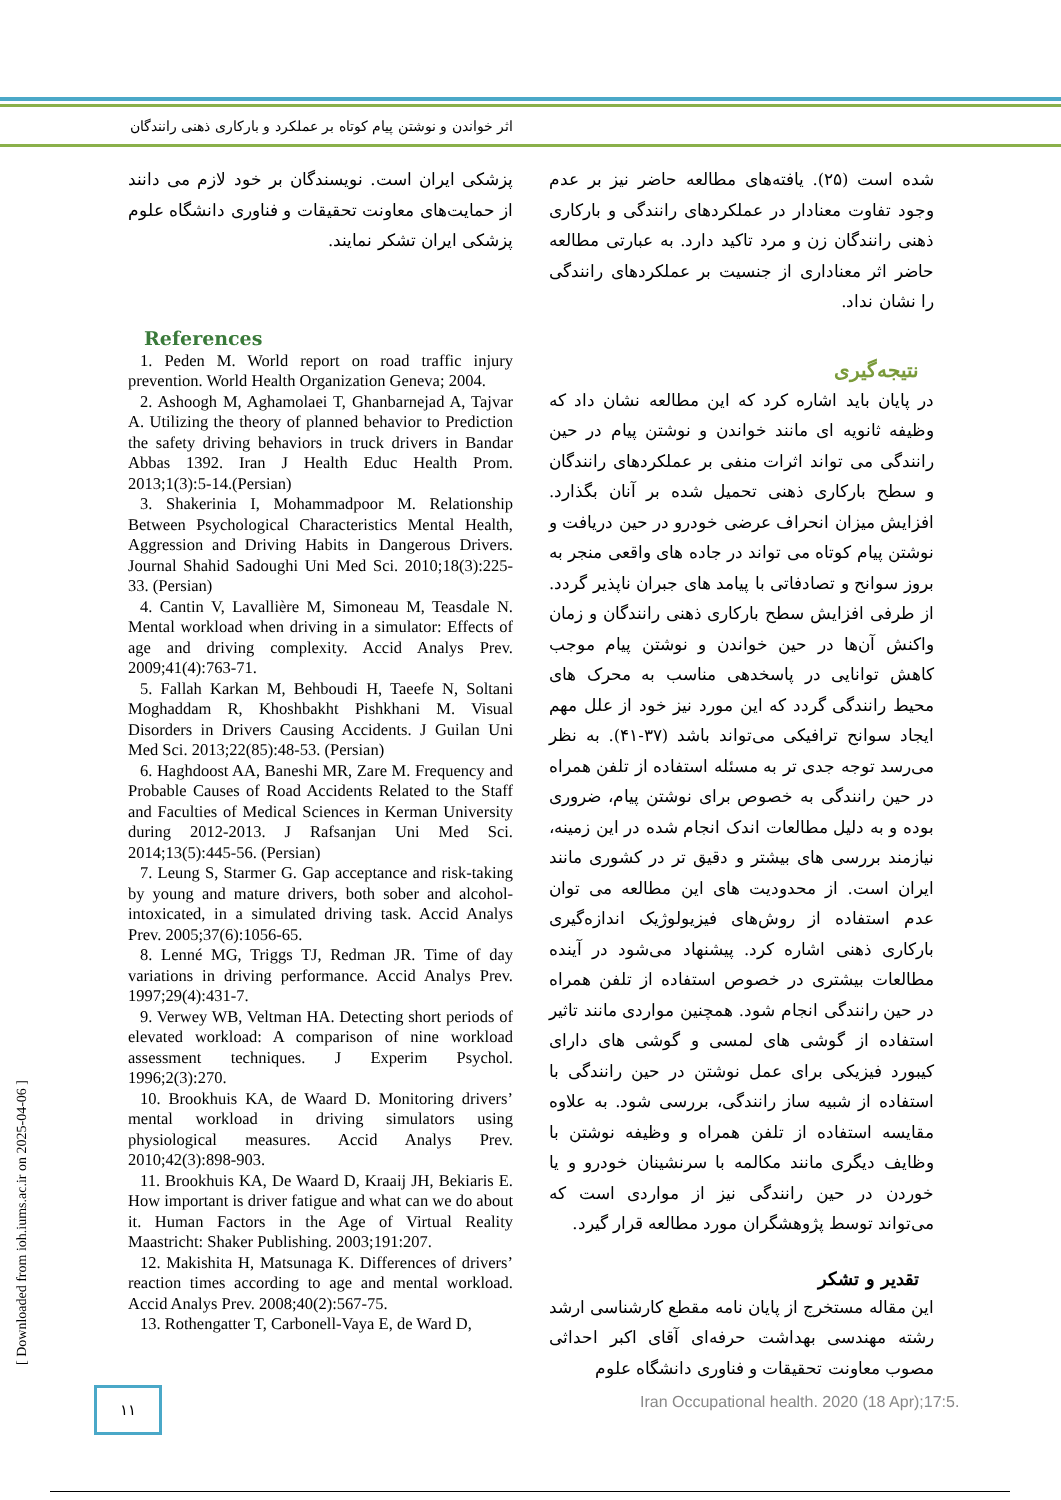اثر خواندن و نوشتن پیام کوتاه بر عملکرد و بارکاری ذهنی رانندگان
شده است (۲۵). یافته‌های مطالعه حاضر نیز بر عدم وجود تفاوت معنادار در عملکردهای رانندگی و بارکاری ذهنی رانندگان زن و مرد تاکید دارد. به عبارتی مطالعه حاضر اثر معناداری از جنسیت بر عملکردهای رانندگی را نشان نداد.
نتیجه‌گیری
در پایان باید اشاره کرد که این مطالعه نشان داد که وظیفه ثانویه ای مانند خواندن و نوشتن پیام در حین رانندگی می تواند اثرات منفی بر عملکردهای رانندگان و سطح بارکاری ذهنی تحمیل شده بر آنان بگذارد. افزایش میزان انحراف عرضی خودرو در حین دریافت و نوشتن پیام کوتاه می تواند در جاده های واقعی منجر به بروز سوانح و تصادفاتی با پیامد های جبران ناپذیر گردد. از طرفی افزایش سطح بارکاری ذهنی رانندگان و زمان واکنش آن‌ها در حین خواندن و نوشتن پیام موجب کاهش توانایی در پاسخدهی مناسب به محرک های محیط رانندگی گردد که این مورد نیز خود از علل مهم ایجاد سوانح ترافیکی می‌تواند باشد (۳۷-۴۱). به نظر می‌رسد توجه جدی تر به مسئله استفاده از تلفن همراه در حین رانندگی به خصوص برای نوشتن پیام، ضروری بوده و به دلیل مطالعات اندک انجام شده در این زمینه، نیازمند بررسی های بیشتر و دقیق تر در کشوری مانند ایران است. از محدودیت های این مطالعه می توان عدم استفاده از روش‌های فیزیولوژیک اندازه‌گیری بارکاری ذهنی اشاره کرد. پیشنهاد می‌شود در آینده مطالعات بیشتری در خصوص استفاده از تلفن همراه در حین رانندگی انجام شود. همچنین مواردی مانند تاثیر استفاده از گوشی های لمسی و گوشی های دارای کیبورد فیزیکی برای عمل نوشتن در حین رانندگی با استفاده از شبیه ساز رانندگی، بررسی شود. به علاوه مقایسه استفاده از تلفن همراه و وظیفه نوشتن با وظایف دیگری مانند مکالمه با سرنشینان خودرو و یا خوردن در حین رانندگی نیز از مواردی است که می‌تواند توسط پژوهشگران مورد مطالعه قرار گیرد.
تقدیر و تشکر
این مقاله مستخرج از پایان نامه مقطع کارشناسی ارشد رشته مهندسی بهداشت حرفه‌ای آقای اکبر احداثی مصوب معاونت تحقیقات و فناوری دانشگاه علوم
پزشکی ایران است. نویسندگان بر خود لازم می دانند از حمایت‌های معاونت تحقیقات و فناوری دانشگاه علوم پزشکی ایران تشکر نمایند.
References
1. Peden M. World report on road traffic injury prevention. World Health Organization Geneva; 2004.
2. Ashoogh M, Aghamolaei T, Ghanbarnejad A, Tajvar A. Utilizing the theory of planned behavior to Prediction the safety driving behaviors in truck drivers in Bandar Abbas 1392. Iran J Health Educ Health Prom. 2013;1(3):5-14.(Persian)
3. Shakerinia I, Mohammadpoor M. Relationship Between Psychological Characteristics Mental Health, Aggression and Driving Habits in Dangerous Drivers. Journal Shahid Sadoughi Uni Med Sci. 2010;18(3):225-33. (Persian)
4. Cantin V, Lavallière M, Simoneau M, Teasdale N. Mental workload when driving in a simulator: Effects of age and driving complexity. Accid Analys Prev. 2009;41(4):763-71.
5. Fallah Karkan M, Behboudi H, Taeefe N, Soltani Moghaddam R, Khoshbakht Pishkhani M. Visual Disorders in Drivers Causing Accidents. J Guilan Uni Med Sci. 2013;22(85):48-53. (Persian)
6. Haghdoost AA, Baneshi MR, Zare M. Frequency and Probable Causes of Road Accidents Related to the Staff and Faculties of Medical Sciences in Kerman University during 2012-2013. J Rafsanjan Uni Med Sci. 2014;13(5):445-56. (Persian)
7. Leung S, Starmer G. Gap acceptance and risk-taking by young and mature drivers, both sober and alcohol-intoxicated, in a simulated driving task. Accid Analys Prev. 2005;37(6):1056-65.
8. Lenné MG, Triggs TJ, Redman JR. Time of day variations in driving performance. Accid Analys Prev. 1997;29(4):431-7.
9. Verwey WB, Veltman HA. Detecting short periods of elevated workload: A comparison of nine workload assessment techniques. J Experim Psychol. 1996;2(3):270.
10. Brookhuis KA, de Waard D. Monitoring drivers’ mental workload in driving simulators using physiological measures. Accid Analys Prev. 2010;42(3):898-903.
11. Brookhuis KA, De Waard D, Kraaij JH, Bekiaris E. How important is driver fatigue and what can we do about it. Human Factors in the Age of Virtual Reality Maastricht: Shaker Publishing. 2003;191:207.
12. Makishita H, Matsunaga K. Differences of drivers’ reaction times according to age and mental workload. Accid Analys Prev. 2008;40(2):567-75.
13. Rothengatter T, Carbonell-Vaya E, de Ward D,
[ Downloaded from ioh.iums.ac.ir on 2025-04-06 ]
۱۱
Iran Occupational health. 2020 (18 Apr);17:5.